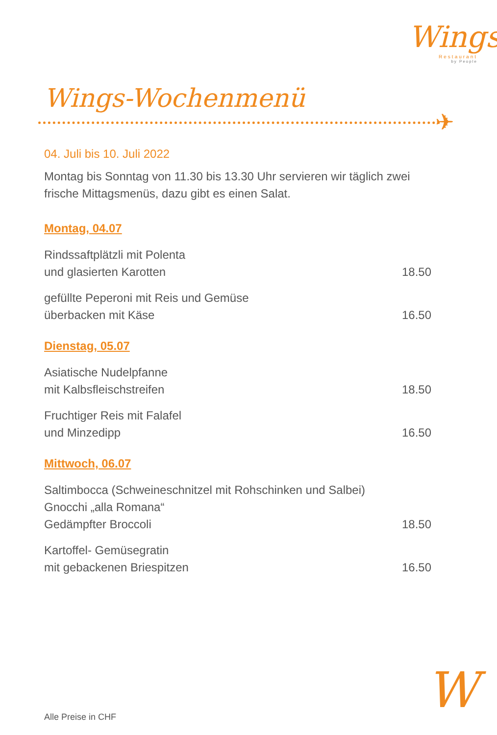Wings
Restaurant
by People
Wings-Wochenmenü
✈
04. Juli bis 10. Juli 2022
Montag bis Sonntag von 11.30 bis 13.30 Uhr servieren wir täglich zwei frische Mittagsmenüs, dazu gibt es einen Salat.
Montag, 04.07
Rindssaftplätzli mit Polenta
und glasierten Karotten
18.50
gefüllte Peperoni mit Reis und Gemüse
überbacken mit Käse
16.50
Dienstag, 05.07
Asiatische Nudelpfanne
mit Kalbsfleischstreifen
18.50
Fruchtiger Reis mit Falafel
und Minzedipp
16.50
Mittwoch, 06.07
Saltimbocca (Schweineschnitzel mit Rohschinken und Salbei)
Gnocchi „alla Romana“
Gedämpfter Broccoli
18.50
Kartoffel- Gemüsegratin
mit gebackenen Briespitzen
16.50
Alle Preise in CHF W